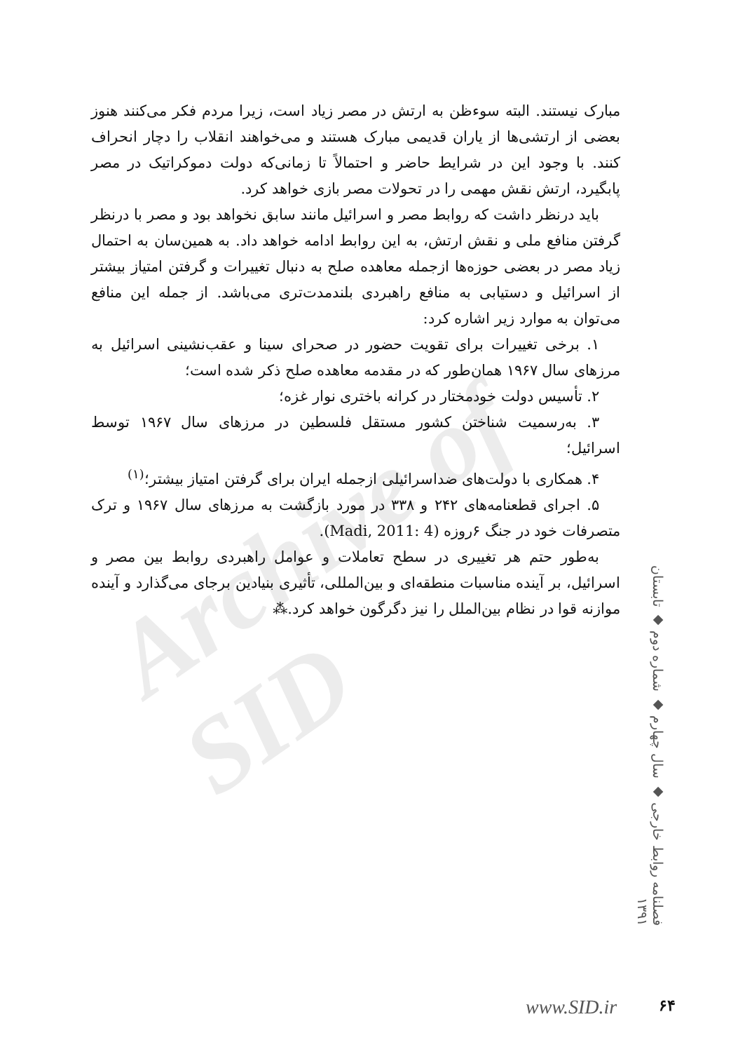Archive of SID
مبارک نیستند. البته سوءظن به ارتش در مصر زیاد است، زیرا مردم فکر می‌کنند هنوز بعضی از ارتشی‌ها از یاران قدیمی مبارک هستند و می‌خواهند انقلاب را دچار انحراف کنند. با وجود این در شرایط حاضر و احتمالاً تا زمانی‌که دولت دموکراتیک در مصر پابگیرد، ارتش نقش مهمی را در تحولات مصر بازی خواهد کرد.
باید درنظر داشت که روابط مصر و اسرائیل مانند سابق نخواهد بود و مصر با درنظر گرفتن منافع ملی و نقش ارتش، به این روابط ادامه خواهد داد. به همین‌سان به احتمال زیاد مصر در بعضی حوزه‌ها ازجمله معاهده صلح به دنبال تغییرات و گرفتن امتیاز بیشتر از اسرائیل و دستیابی به منافع راهبردی بلندمدت‌تری می‌باشد. از جمله این منافع می‌توان به موارد زیر اشاره کرد:
۱. برخی تغییرات برای تقویت حضور در صحرای سینا و عقب‌نشینی اسرائیل به مرزهای سال ۱۹۶۷ همان‌طور که در مقدمه معاهده صلح ذکر شده است؛
۲. تأسیس دولت خودمختار در کرانه باختری نوار غزه؛
۳. به‌رسمیت شناختن کشور مستقل فلسطین در مرزهای سال ۱۹۶۷ توسط اسرائیل؛
۴. همکاری با دولت‌های ضداسرائیلی ازجمله ایران برای گرفتن امتیاز بیشتر؛<sup>(۱)</sup>
۵. اجرای قطعنامه‌های ۲۴۲ و ۳۳۸ در مورد بازگشت به مرزهای سال ۱۹۶۷ و ترک متصرفات خود در جنگ ۶روزه (Madi, 2011: 4).
به‌طور حتم هر تغییری در سطح تعاملات و عوامل راهبردی روابط بین مصر و اسرائیل، بر آینده مناسبات منطقه‌ای و بین‌المللی، تأثیری بنیادین برجای می‌گذارد و آینده موازنه قوا در نظام بین‌الملل را نیز دگرگون خواهد کرد.⁂
فصلنامه روابط خارجی ◆ سال چهارم ◆ شماره دوم ◆ تابستان ۱۳۹۱
www.SID.ir ۶۴